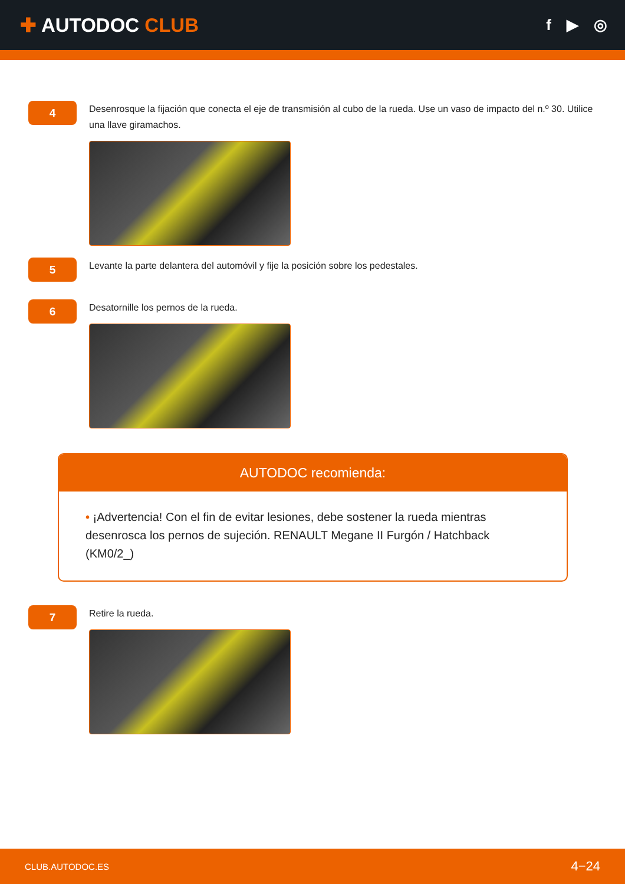✚ AUTODOC CLUB
f ▶ ◎
4
Desenrosque la fijación que conecta el eje de transmisión al cubo de la rueda. Use un vaso de impacto del n.º 30. Utilice una llave giramachos.
5
Levante la parte delantera del automóvil y fije la posición sobre los pedestales.
6
Desatornille los pernos de la rueda.
AUTODOC recomienda:
• ¡Advertencia! Con el fin de evitar lesiones, debe sostener la rueda mientras desenrosca los pernos de sujeción. RENAULT Megane II Furgón / Hatchback (KM0/2_)
7
Retire la rueda.
CLUB.AUTODOC.ES 4−24